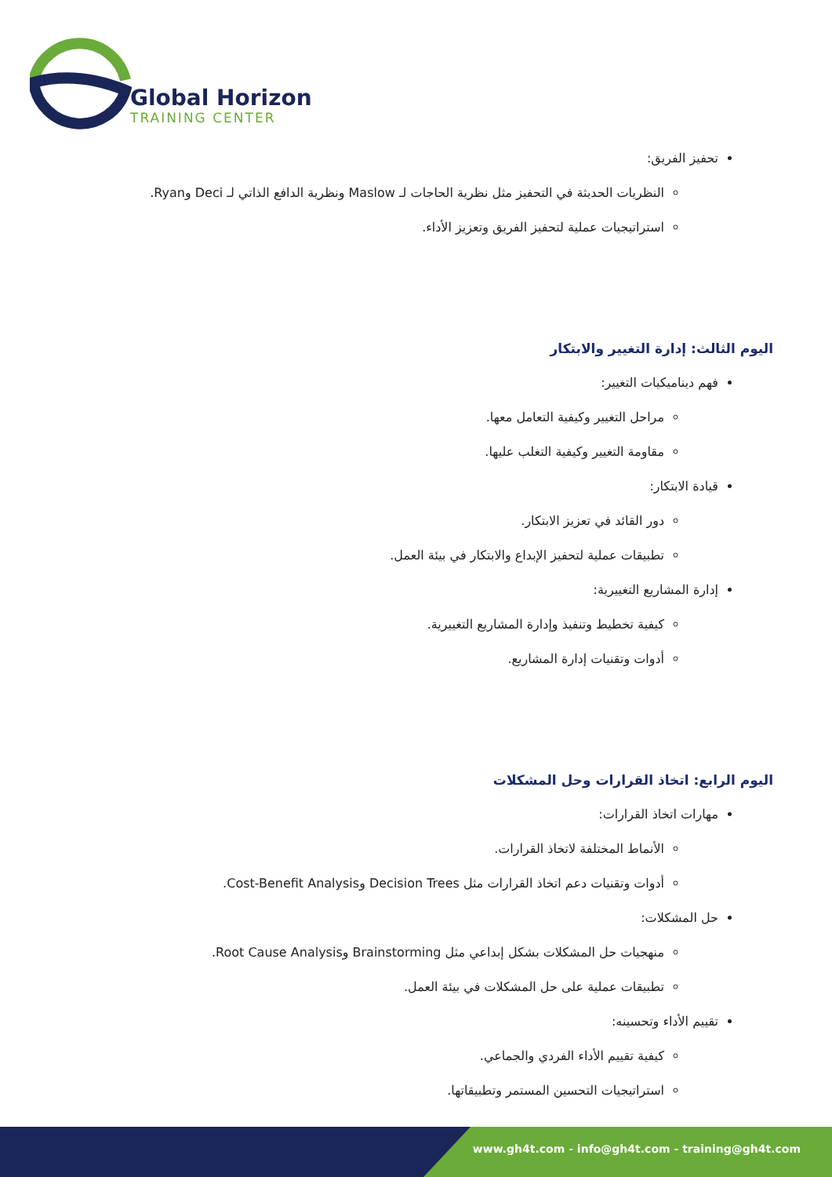Global Horizon
TRAINING CENTER
تحفيز الفريق:
النظريات الحديثة في التحفيز مثل نظرية الحاجات لـ Maslow ونظرية الدافع الذاتي لـ Deci وRyan.
استراتيجيات عملية لتحفيز الفريق وتعزيز الأداء.
اليوم الثالث: إدارة التغيير والابتكار
فهم ديناميكيات التغيير:
مراحل التغيير وكيفية التعامل معها.
مقاومة التغيير وكيفية التغلب عليها.
قيادة الابتكار:
دور القائد في تعزيز الابتكار.
تطبيقات عملية لتحفيز الإبداع والابتكار في بيئة العمل.
إدارة المشاريع التغييرية:
كيفية تخطيط وتنفيذ وإدارة المشاريع التغييرية.
أدوات وتقنيات إدارة المشاريع.
اليوم الرابع: اتخاذ القرارات وحل المشكلات
مهارات اتخاذ القرارات:
الأنماط المختلفة لاتخاذ القرارات.
أدوات وتقنيات دعم اتخاذ القرارات مثل Decision Trees وCost-Benefit Analysis.
حل المشكلات:
منهجيات حل المشكلات بشكل إبداعي مثل Brainstorming وRoot Cause Analysis.
تطبيقات عملية على حل المشكلات في بيئة العمل.
تقييم الأداء وتحسينه:
كيفية تقييم الأداء الفردي والجماعي.
استراتيجيات التحسين المستمر وتطبيقاتها.
www.gh4t.com - info@gh4t.com - training@gh4t.com